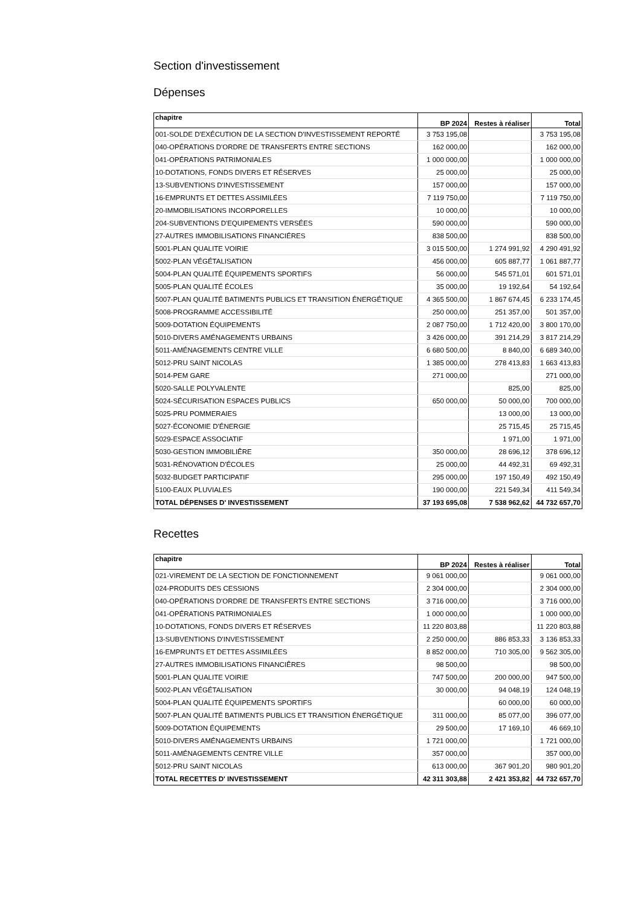Section d'investissement
Dépenses
| chapitre | BP 2024 | Restes à réaliser | Total |
| --- | --- | --- | --- |
| 001-SOLDE D'EXÉCUTION DE LA SECTION D'INVESTISSEMENT REPORTÉ | 3 753 195,08 | | 3 753 195,08 |
| 040-OPÉRATIONS D'ORDRE DE TRANSFERTS ENTRE SECTIONS | 162 000,00 | | 162 000,00 |
| 041-OPÉRATIONS PATRIMONIALES | 1 000 000,00 | | 1 000 000,00 |
| 10-DOTATIONS, FONDS DIVERS ET RÉSERVES | 25 000,00 | | 25 000,00 |
| 13-SUBVENTIONS D'INVESTISSEMENT | 157 000,00 | | 157 000,00 |
| 16-EMPRUNTS ET DETTES ASSIMILÉES | 7 119 750,00 | | 7 119 750,00 |
| 20-IMMOBILISATIONS INCORPORELLES | 10 000,00 | | 10 000,00 |
| 204-SUBVENTIONS D'EQUIPEMENTS VERSÉES | 590 000,00 | | 590 000,00 |
| 27-AUTRES IMMOBILISATIONS FINANCIÉRES | 838 500,00 | | 838 500,00 |
| 5001-PLAN QUALITE VOIRIE | 3 015 500,00 | 1 274 991,92 | 4 290 491,92 |
| 5002-PLAN VÉGÉTALISATION | 456 000,00 | 605 887,77 | 1 061 887,77 |
| 5004-PLAN QUALITÉ ÉQUIPEMENTS SPORTIFS | 56 000,00 | 545 571,01 | 601 571,01 |
| 5005-PLAN QUALITÉ ÉCOLES | 35 000,00 | 19 192,64 | 54 192,64 |
| 5007-PLAN QUALITÉ BATIMENTS PUBLICS ET TRANSITION ÉNERGÉTIQUE | 4 365 500,00 | 1 867 674,45 | 6 233 174,45 |
| 5008-PROGRAMME ACCESSIBILITÉ | 250 000,00 | 251 357,00 | 501 357,00 |
| 5009-DOTATION ÉQUIPEMENTS | 2 087 750,00 | 1 712 420,00 | 3 800 170,00 |
| 5010-DIVERS AMÉNAGEMENTS URBAINS | 3 426 000,00 | 391 214,29 | 3 817 214,29 |
| 5011-AMÉNAGEMENTS CENTRE VILLE | 6 680 500,00 | 8 840,00 | 6 689 340,00 |
| 5012-PRU SAINT NICOLAS | 1 385 000,00 | 278 413,83 | 1 663 413,83 |
| 5014-PEM GARE | 271 000,00 | | 271 000,00 |
| 5020-SALLE POLYVALENTE | | 825,00 | 825,00 |
| 5024-SÉCURISATION ESPACES PUBLICS | 650 000,00 | 50 000,00 | 700 000,00 |
| 5025-PRU POMMERAIES | | 13 000,00 | 13 000,00 |
| 5027-ÉCONOMIE D'ÉNERGIE | | 25 715,45 | 25 715,45 |
| 5029-ESPACE ASSOCIATIF | | 1 971,00 | 1 971,00 |
| 5030-GESTION IMMOBILIÊRE | 350 000,00 | 28 696,12 | 378 696,12 |
| 5031-RÉNOVATION D'ÉCOLES | 25 000,00 | 44 492,31 | 69 492,31 |
| 5032-BUDGET PARTICIPATIF | 295 000,00 | 197 150,49 | 492 150,49 |
| 5100-EAUX PLUVIALES | 190 000,00 | 221 549,34 | 411 549,34 |
| TOTAL DÉPENSES D' INVESTISSEMENT | 37 193 695,08 | 7 538 962,62 | 44 732 657,70 |
Recettes
| chapitre | BP 2024 | Restes à réaliser | Total |
| --- | --- | --- | --- |
| 021-VIREMENT DE LA SECTION DE FONCTIONNEMENT | 9 061 000,00 | | 9 061 000,00 |
| 024-PRODUITS DES CESSIONS | 2 304 000,00 | | 2 304 000,00 |
| 040-OPÉRATIONS D'ORDRE DE TRANSFERTS ENTRE SECTIONS | 3 716 000,00 | | 3 716 000,00 |
| 041-OPÉRATIONS PATRIMONIALES | 1 000 000,00 | | 1 000 000,00 |
| 10-DOTATIONS, FONDS DIVERS ET RÉSERVES | 11 220 803,88 | | 11 220 803,88 |
| 13-SUBVENTIONS D'INVESTISSEMENT | 2 250 000,00 | 886 853,33 | 3 136 853,33 |
| 16-EMPRUNTS ET DETTES ASSIMILÉES | 8 852 000,00 | 710 305,00 | 9 562 305,00 |
| 27-AUTRES IMMOBILISATIONS FINANCIÊRES | 98 500,00 | | 98 500,00 |
| 5001-PLAN QUALITE VOIRIE | 747 500,00 | 200 000,00 | 947 500,00 |
| 5002-PLAN VÉGÉTALISATION | 30 000,00 | 94 048,19 | 124 048,19 |
| 5004-PLAN QUALITÉ ÉQUIPEMENTS SPORTIFS | | 60 000,00 | 60 000,00 |
| 5007-PLAN QUALITÉ BATIMENTS PUBLICS ET TRANSITION ÉNERGÉTIQUE | 311 000,00 | 85 077,00 | 396 077,00 |
| 5009-DOTATION ÉQUIPEMENTS | 29 500,00 | 17 169,10 | 46 669,10 |
| 5010-DIVERS AMÉNAGEMENTS URBAINS | 1 721 000,00 | | 1 721 000,00 |
| 5011-AMÉNAGEMENTS CENTRE VILLE | 357 000,00 | | 357 000,00 |
| 5012-PRU SAINT NICOLAS | 613 000,00 | 367 901,20 | 980 901,20 |
| TOTAL RECETTES D' INVESTISSEMENT | 42 311 303,88 | 2 421 353,82 | 44 732 657,70 |